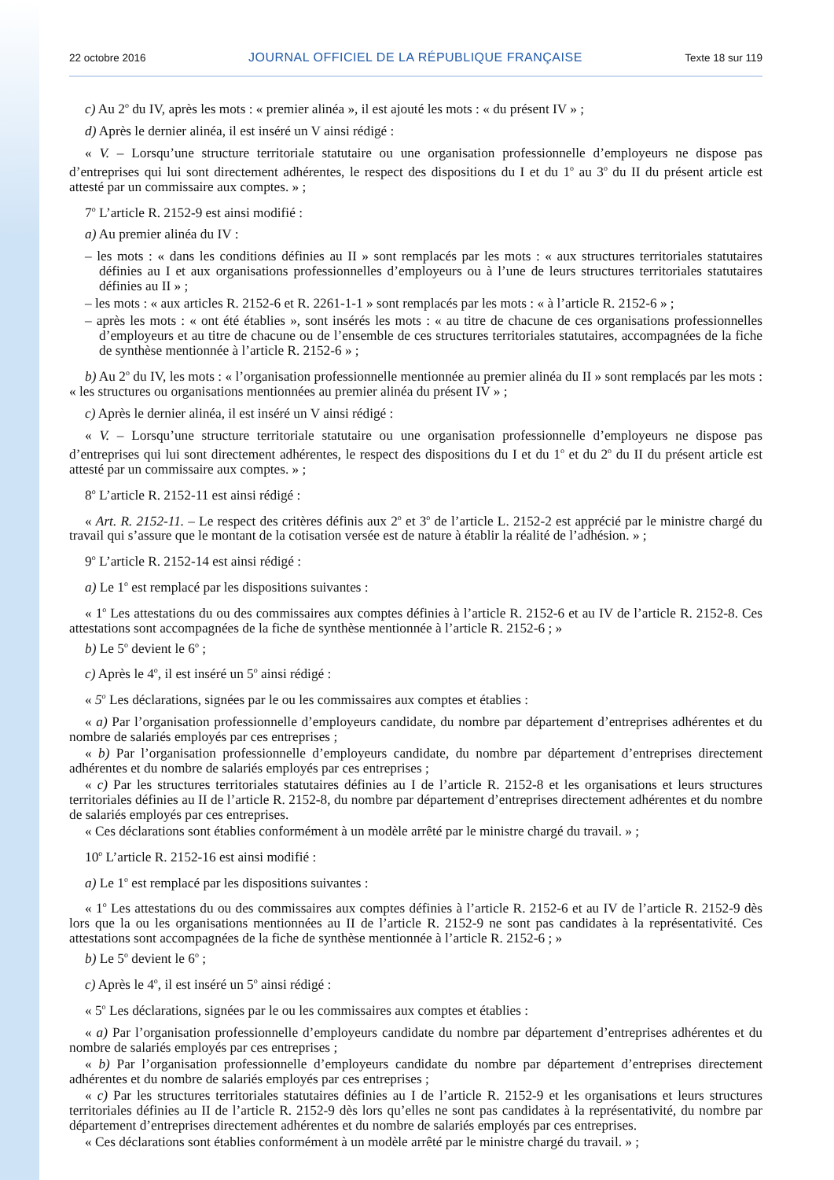22 octobre 2016 JOURNAL OFFICIEL DE LA RÉPUBLIQUE FRANÇAISE Texte 18 sur 119
c) Au 2<sup>o</sup> du IV, après les mots : « premier alinéa », il est ajouté les mots : « du présent IV » ;
d) Après le dernier alinéa, il est inséré un V ainsi rédigé :
« V. – Lorsqu’une structure territoriale statutaire ou une organisation professionnelle d’employeurs ne dispose pas d’entreprises qui lui sont directement adhérentes, le respect des dispositions du I et du 1<sup>o</sup> au 3<sup>o</sup> du II du présent article est attesté par un commissaire aux comptes. » ;
7<sup>o</sup> L’article R. 2152-9 est ainsi modifié :
a) Au premier alinéa du IV :
– les mots : « dans les conditions définies au II » sont remplacés par les mots : « aux structures territoriales statutaires définies au I et aux organisations professionnelles d’employeurs ou à l’une de leurs structures territoriales statutaires définies au II » ;
– les mots : « aux articles R. 2152-6 et R. 2261-1-1 » sont remplacés par les mots : « à l’article R. 2152-6 » ;
– après les mots : « ont été établies », sont insérés les mots : « au titre de chacune de ces organisations professionnelles d’employeurs et au titre de chacune ou de l’ensemble de ces structures territoriales statutaires, accompagnées de la fiche de synthèse mentionnée à l’article R. 2152-6 » ;
b) Au 2<sup>o</sup> du IV, les mots : « l’organisation professionnelle mentionnée au premier alinéa du II » sont remplacés par les mots : « les structures ou organisations mentionnées au premier alinéa du présent IV » ;
c) Après le dernier alinéa, il est inséré un V ainsi rédigé :
« V. – Lorsqu’une structure territoriale statutaire ou une organisation professionnelle d’employeurs ne dispose pas d’entreprises qui lui sont directement adhérentes, le respect des dispositions du I et du 1<sup>o</sup> et du 2<sup>o</sup> du II du présent article est attesté par un commissaire aux comptes. » ;
8<sup>o</sup> L’article R. 2152-11 est ainsi rédigé :
« Art. R. 2152-11. – Le respect des critères définis aux 2<sup>o</sup> et 3<sup>o</sup> de l’article L. 2152-2 est apprécié par le ministre chargé du travail qui s’assure que le montant de la cotisation versée est de nature à établir la réalité de l’adhésion. » ;
9<sup>o</sup> L’article R. 2152-14 est ainsi rédigé :
a) Le 1<sup>o</sup> est remplacé par les dispositions suivantes :
« 1<sup>o</sup> Les attestations du ou des commissaires aux comptes définies à l’article R. 2152-6 et au IV de l’article R. 2152-8. Ces attestations sont accompagnées de la fiche de synthèse mentionnée à l’article R. 2152-6 ; »
b) Le 5<sup>o</sup> devient le 6<sup>o</sup> ;
c) Après le 4<sup>o</sup>, il est inséré un 5<sup>o</sup> ainsi rédigé :
« 5<sup>o</sup> Les déclarations, signées par le ou les commissaires aux comptes et établies :
« a) Par l’organisation professionnelle d’employeurs candidate, du nombre par département d’entreprises adhérentes et du nombre de salariés employés par ces entreprises ;
« b) Par l’organisation professionnelle d’employeurs candidate, du nombre par département d’entreprises directement adhérentes et du nombre de salariés employés par ces entreprises ;
« c) Par les structures territoriales statutaires définies au I de l’article R. 2152-8 et les organisations et leurs structures territoriales définies au II de l’article R. 2152-8, du nombre par département d’entreprises directement adhérentes et du nombre de salariés employés par ces entreprises.
« Ces déclarations sont établies conformément à un modèle arrêté par le ministre chargé du travail. » ;
10<sup>o</sup> L’article R. 2152-16 est ainsi modifié :
a) Le 1<sup>o</sup> est remplacé par les dispositions suivantes :
« 1<sup>o</sup> Les attestations du ou des commissaires aux comptes définies à l’article R. 2152-6 et au IV de l’article R. 2152-9 dès lors que la ou les organisations mentionnées au II de l’article R. 2152-9 ne sont pas candidates à la représentativité. Ces attestations sont accompagnées de la fiche de synthèse mentionnée à l’article R. 2152-6 ; »
b) Le 5<sup>o</sup> devient le 6<sup>o</sup> ;
c) Après le 4<sup>o</sup>, il est inséré un 5<sup>o</sup> ainsi rédigé :
« 5<sup>o</sup> Les déclarations, signées par le ou les commissaires aux comptes et établies :
« a) Par l’organisation professionnelle d’employeurs candidate du nombre par département d’entreprises adhérentes et du nombre de salariés employés par ces entreprises ;
« b) Par l’organisation professionnelle d’employeurs candidate du nombre par département d’entreprises directement adhérentes et du nombre de salariés employés par ces entreprises ;
« c) Par les structures territoriales statutaires définies au I de l’article R. 2152-9 et les organisations et leurs structures territoriales définies au II de l’article R. 2152-9 dès lors qu’elles ne sont pas candidates à la représentativité, du nombre par département d’entreprises directement adhérentes et du nombre de salariés employés par ces entreprises.
« Ces déclarations sont établies conformément à un modèle arrêté par le ministre chargé du travail. » ;